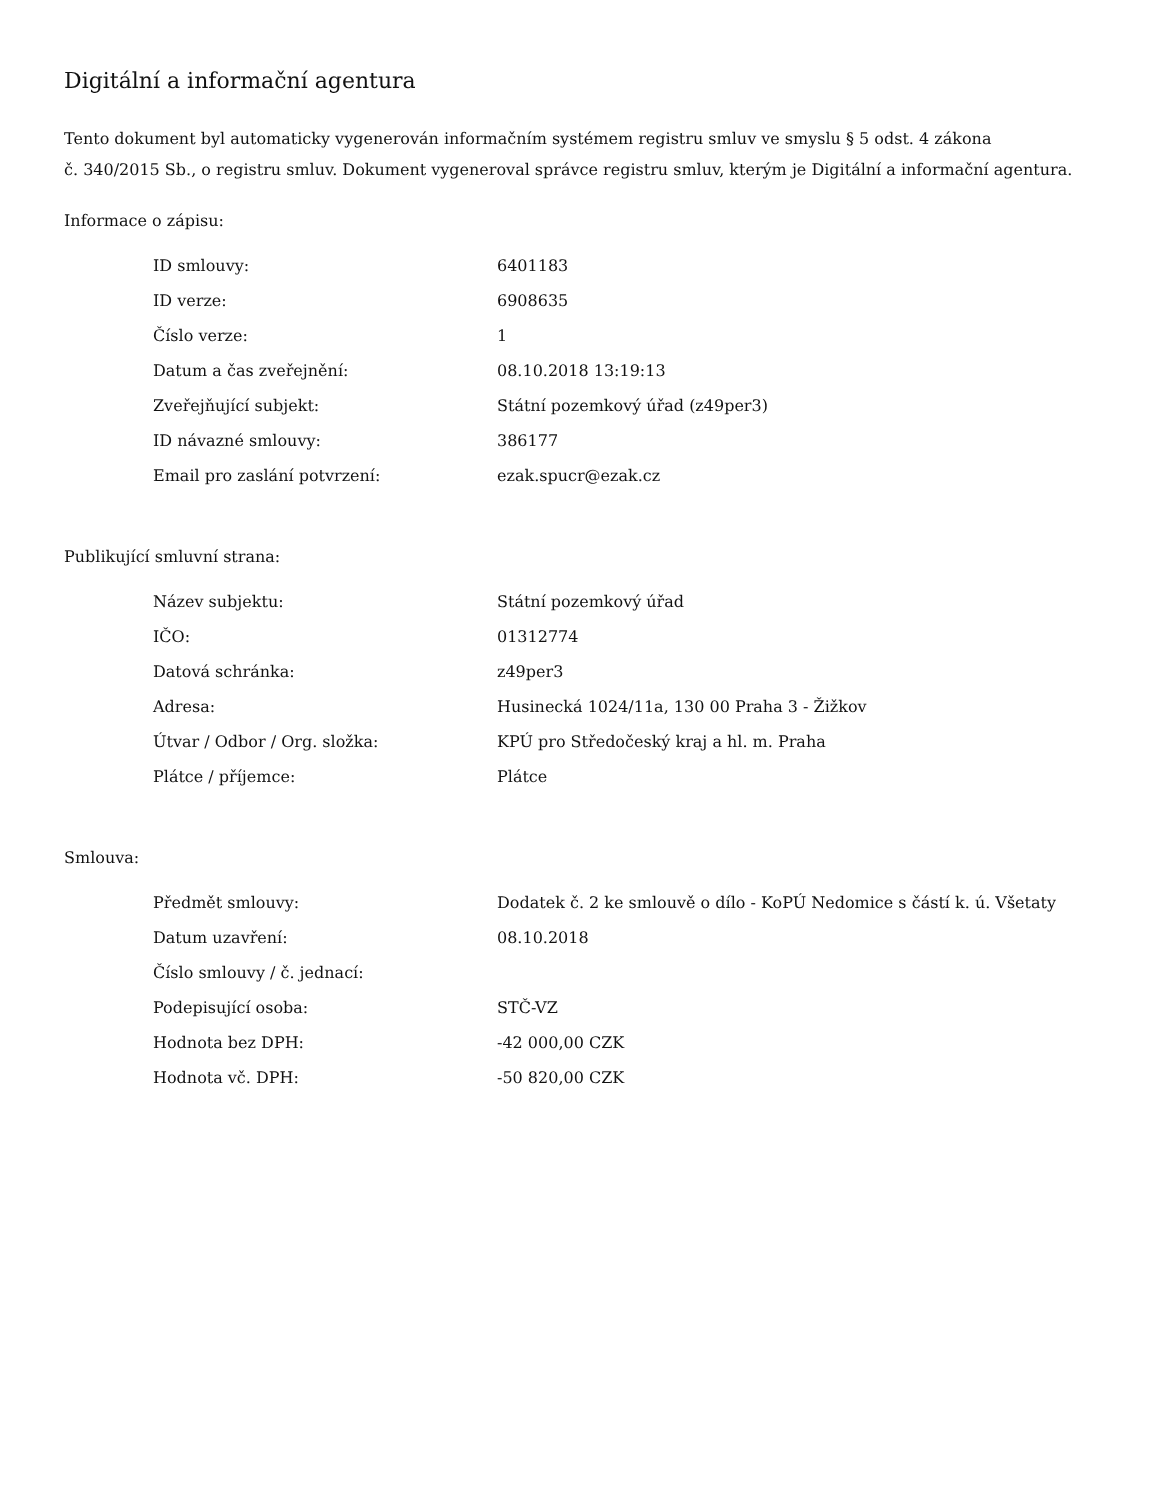Digitální a informační agentura
Tento dokument byl automaticky vygenerován informačním systémem registru smluv ve smyslu § 5 odst. 4 zákona
č. 340/2015 Sb., o registru smluv. Dokument vygeneroval správce registru smluv, kterým je Digitální a informační agentura.
Informace o zápisu:
| ID smlouvy: | 6401183 |
| ID verze: | 6908635 |
| Číslo verze: | 1 |
| Datum a čas zveřejnění: | 08.10.2018 13:19:13 |
| Zveřejňující subjekt: | Státní pozemkový úřad (z49per3) |
| ID návazné smlouvy: | 386177 |
| Email pro zaslání potvrzení: | ezak.spucr@ezak.cz |
Publikující smluvní strana:
| Název subjektu: | Státní pozemkový úřad |
| IČO: | 01312774 |
| Datová schránka: | z49per3 |
| Adresa: | Husinecká 1024/11a, 130 00 Praha 3 - Žižkov |
| Útvar / Odbor / Org. složka: | KPÚ pro Středočeský kraj a hl. m. Praha |
| Plátce / příjemce: | Plátce |
Smlouva:
| Předmět smlouvy: | Dodatek č. 2 ke smlouvě o dílo - KoPÚ Nedomice s částí k. ú. Všetaty |
| Datum uzavření: | 08.10.2018 |
| Číslo smlouvy / č. jednací: | |
| Podepisující osoba: | STČ-VZ |
| Hodnota bez DPH: | -42 000,00 CZK |
| Hodnota vč. DPH: | -50 820,00 CZK |